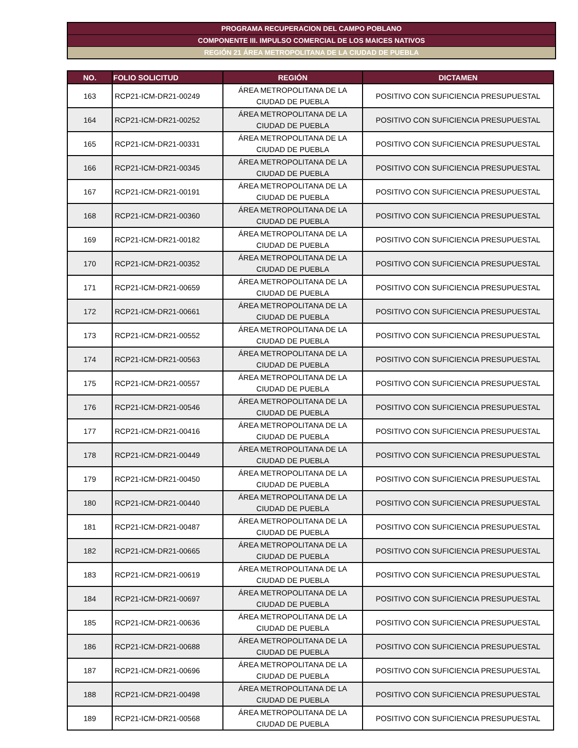PROGRAMA RECUPERACION DEL CAMPO POBLANO
COMPONENTE III. IMPULSO COMERCIAL DE LOS MAICES NATIVOS
REGIÓN 21 ÁREA METROPOLITANA DE LA CIUDAD DE PUEBLA
| NO. | FOLIO SOLICITUD | REGIÓN | DICTAMEN |
| --- | --- | --- | --- |
| 163 | RCP21-ICM-DR21-00249 | ÁREA METROPOLITANA DE LA CIUDAD DE PUEBLA | POSITIVO CON SUFICIENCIA PRESUPUESTAL |
| 164 | RCP21-ICM-DR21-00252 | ÁREA METROPOLITANA DE LA CIUDAD DE PUEBLA | POSITIVO CON SUFICIENCIA PRESUPUESTAL |
| 165 | RCP21-ICM-DR21-00331 | ÁREA METROPOLITANA DE LA CIUDAD DE PUEBLA | POSITIVO CON SUFICIENCIA PRESUPUESTAL |
| 166 | RCP21-ICM-DR21-00345 | ÁREA METROPOLITANA DE LA CIUDAD DE PUEBLA | POSITIVO CON SUFICIENCIA PRESUPUESTAL |
| 167 | RCP21-ICM-DR21-00191 | ÁREA METROPOLITANA DE LA CIUDAD DE PUEBLA | POSITIVO CON SUFICIENCIA PRESUPUESTAL |
| 168 | RCP21-ICM-DR21-00360 | ÁREA METROPOLITANA DE LA CIUDAD DE PUEBLA | POSITIVO CON SUFICIENCIA PRESUPUESTAL |
| 169 | RCP21-ICM-DR21-00182 | ÁREA METROPOLITANA DE LA CIUDAD DE PUEBLA | POSITIVO CON SUFICIENCIA PRESUPUESTAL |
| 170 | RCP21-ICM-DR21-00352 | ÁREA METROPOLITANA DE LA CIUDAD DE PUEBLA | POSITIVO CON SUFICIENCIA PRESUPUESTAL |
| 171 | RCP21-ICM-DR21-00659 | ÁREA METROPOLITANA DE LA CIUDAD DE PUEBLA | POSITIVO CON SUFICIENCIA PRESUPUESTAL |
| 172 | RCP21-ICM-DR21-00661 | ÁREA METROPOLITANA DE LA CIUDAD DE PUEBLA | POSITIVO CON SUFICIENCIA PRESUPUESTAL |
| 173 | RCP21-ICM-DR21-00552 | ÁREA METROPOLITANA DE LA CIUDAD DE PUEBLA | POSITIVO CON SUFICIENCIA PRESUPUESTAL |
| 174 | RCP21-ICM-DR21-00563 | ÁREA METROPOLITANA DE LA CIUDAD DE PUEBLA | POSITIVO CON SUFICIENCIA PRESUPUESTAL |
| 175 | RCP21-ICM-DR21-00557 | ÁREA METROPOLITANA DE LA CIUDAD DE PUEBLA | POSITIVO CON SUFICIENCIA PRESUPUESTAL |
| 176 | RCP21-ICM-DR21-00546 | ÁREA METROPOLITANA DE LA CIUDAD DE PUEBLA | POSITIVO CON SUFICIENCIA PRESUPUESTAL |
| 177 | RCP21-ICM-DR21-00416 | ÁREA METROPOLITANA DE LA CIUDAD DE PUEBLA | POSITIVO CON SUFICIENCIA PRESUPUESTAL |
| 178 | RCP21-ICM-DR21-00449 | ÁREA METROPOLITANA DE LA CIUDAD DE PUEBLA | POSITIVO CON SUFICIENCIA PRESUPUESTAL |
| 179 | RCP21-ICM-DR21-00450 | ÁREA METROPOLITANA DE LA CIUDAD DE PUEBLA | POSITIVO CON SUFICIENCIA PRESUPUESTAL |
| 180 | RCP21-ICM-DR21-00440 | ÁREA METROPOLITANA DE LA CIUDAD DE PUEBLA | POSITIVO CON SUFICIENCIA PRESUPUESTAL |
| 181 | RCP21-ICM-DR21-00487 | ÁREA METROPOLITANA DE LA CIUDAD DE PUEBLA | POSITIVO CON SUFICIENCIA PRESUPUESTAL |
| 182 | RCP21-ICM-DR21-00665 | ÁREA METROPOLITANA DE LA CIUDAD DE PUEBLA | POSITIVO CON SUFICIENCIA PRESUPUESTAL |
| 183 | RCP21-ICM-DR21-00619 | ÁREA METROPOLITANA DE LA CIUDAD DE PUEBLA | POSITIVO CON SUFICIENCIA PRESUPUESTAL |
| 184 | RCP21-ICM-DR21-00697 | ÁREA METROPOLITANA DE LA CIUDAD DE PUEBLA | POSITIVO CON SUFICIENCIA PRESUPUESTAL |
| 185 | RCP21-ICM-DR21-00636 | ÁREA METROPOLITANA DE LA CIUDAD DE PUEBLA | POSITIVO CON SUFICIENCIA PRESUPUESTAL |
| 186 | RCP21-ICM-DR21-00688 | ÁREA METROPOLITANA DE LA CIUDAD DE PUEBLA | POSITIVO CON SUFICIENCIA PRESUPUESTAL |
| 187 | RCP21-ICM-DR21-00696 | ÁREA METROPOLITANA DE LA CIUDAD DE PUEBLA | POSITIVO CON SUFICIENCIA PRESUPUESTAL |
| 188 | RCP21-ICM-DR21-00498 | ÁREA METROPOLITANA DE LA CIUDAD DE PUEBLA | POSITIVO CON SUFICIENCIA PRESUPUESTAL |
| 189 | RCP21-ICM-DR21-00568 | ÁREA METROPOLITANA DE LA CIUDAD DE PUEBLA | POSITIVO CON SUFICIENCIA PRESUPUESTAL |